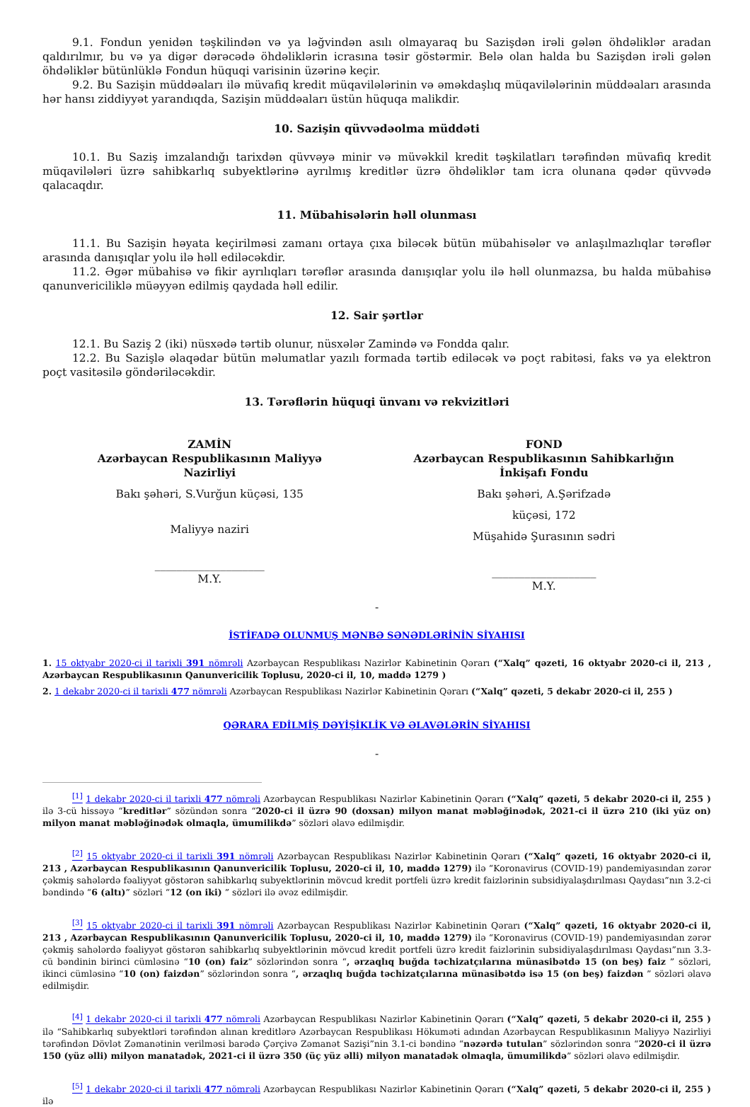9.1. Fondun yenidən təşkilindən və ya ləğvindən asılı olmayaraq bu Sazişdən irəli gələn öhdəliklər aradan qaldırılmır, bu və ya digər dərəcədə öhdəliklərin icrasına təsir göstərmir. Belə olan halda bu Sazişdən irəli gələn öhdəliklər bütünlüklə Fondun hüquqi varisinin üzərinə keçir.
9.2. Bu Sazişin müddəaları ilə müvafiq kredit müqavilələrinin və əməkdaşlıq müqavilələrinin müddəaları arasında hər hansı ziddiyyət yarandıqda, Sazişin müddəaları üstün hüquqa malikdir.
10. Sazişin qüvvədəolma müddəti
10.1. Bu Saziş imzalandığı tarixdən qüvvəyə minir və müvəkkil kredit təşkilatları tərəfindən müvafiq kredit müqavilələri üzrə sahibkarlıq subyektlərinə ayrılmış kreditlər üzrə öhdəliklər tam icra olunana qədər qüvvədə qalacaqdır.
11. Mübahisələrin həll olunması
11.1. Bu Sazişin həyata keçirilməsi zamanı ortaya çıxa biləcək bütün mübahisələr və anlaşılmazlıqlar tərəflər arasında danışıqlar yolu ilə həll ediləcəkdir.
11.2. Əgər mübahisə və fikir ayrılıqları tərəflər arasında danışıqlar yolu ilə həll olunmazsa, bu halda mübahisə qanunvericiliklə müəyyən edilmiş qaydada həll edilir.
12. Sair şərtlər
12.1. Bu Saziş 2 (iki) nüsxədə tərtib olunur, nüsxələr Zamində və Fondda qalır.
12.2. Bu Sazişlə əlaqədar bütün məlumatlar yazılı formada tərtib ediləcək və poçt rabitəsi, faks və ya elektron poçt vasitəsilə göndəriləcəkdir.
13. Tərəflərin hüquqi ünvanı və rekvizitləri
ZAMİN
Azərbaycan Respublikasının Maliyyə
Nazirliyi
Bakı şəhəri, S.Vurğun küçəsi, 135
Maliyyə naziri
____________________
M.Y.
FOND
Azərbaycan Respublikasının Sahibkarlığın
İnkişafı Fondu
Bakı şəhəri, A.Şərifzadə
küçəsi, 172
Müşahidə Şurasının sədri
___________________
M.Y.
-
İSTİFADƏ OLUNMUŞ MƏNBƏ SƏNƏDLƏRİNİN SİYAHISI
1. 15 oktyabr 2020-ci il tarixli 391 nömrəli Azərbaycan Respublikası Nazirlər Kabinetinin Qərarı (“Xalq” qəzeti, 16 oktyabr 2020-ci il, 213 , Azərbaycan Respublikasının Qanunvericilik Toplusu, 2020-ci il, 10, maddə 1279 )
2. 1 dekabr 2020-ci il tarixli 477 nömrəli Azərbaycan Respublikası Nazirlər Kabinetinin Qərarı (“Xalq” qəzeti, 5 dekabr 2020-ci il, 255 )
QƏRARA EDİLMİŞ DƏYİŞİKLİK VƏ ƏLAVƏLƏRİN SİYAHISI
-
<sup>[1]</sup> 1 dekabr 2020-ci il tarixli 477 nömrəli Azərbaycan Respublikası Nazirlər Kabinetinin Qərarı (“Xalq” qəzeti, 5 dekabr 2020-ci il, 255 ) ilə 3-cü hissəyə “kreditlər” sözündən sonra “2020-ci il üzrə 90 (doxsan) milyon manat məbləğinədək, 2021-ci il üzrə 210 (iki yüz on) milyon manat məbləğinədək olmaqla, ümumilikdə” sözləri əlavə edilmişdir.
<sup>[2]</sup> 15 oktyabr 2020-ci il tarixli 391 nömrəli Azərbaycan Respublikası Nazirlər Kabinetinin Qərarı (“Xalq” qəzeti, 16 oktyabr 2020-ci il, 213 , Azərbaycan Respublikasının Qanunvericilik Toplusu, 2020-ci il, 10, maddə 1279) ilə “Koronavirus (COVID-19) pandemiyasından zərər çəkmiş sahələrdə fəaliyyət göstərən sahibkarlıq subyektlərinin mövcud kredit portfeli üzrə kredit faizlərinin subsidiyalaşdırılması Qaydası”nın 3.2-ci bəndində “6 (altı)” sözləri “12 (on iki) ” sözləri ilə əvəz edilmişdir.
<sup>[3]</sup> 15 oktyabr 2020-ci il tarixli 391 nömrəli Azərbaycan Respublikası Nazirlər Kabinetinin Qərarı (“Xalq” qəzeti, 16 oktyabr 2020-ci il, 213 , Azərbaycan Respublikasının Qanunvericilik Toplusu, 2020-ci il, 10, maddə 1279) ilə “Koronavirus (COVID-19) pandemiyasından zərər çəkmiş sahələrdə fəaliyyət göstərən sahibkarlıq subyektlərinin mövcud kredit portfeli üzrə kredit faizlərinin subsidiyalaşdırılması Qaydası”nın 3.3-cü bəndinin birinci cümləsinə “10 (on) faiz” sözlərindən sonra “, ərzaqlıq buğda təchizatçılarına münasibətdə 15 (on beş) faiz ” sözləri, ikinci cümləsinə “10 (on) faizdən” sözlərindən sonra “, ərzaqlıq buğda təchizatçılarına münasibətdə isə 15 (on beş) faizdən ” sözləri əlavə edilmişdir.
<sup>[4]</sup> 1 dekabr 2020-ci il tarixli 477 nömrəli Azərbaycan Respublikası Nazirlər Kabinetinin Qərarı (“Xalq” qəzeti, 5 dekabr 2020-ci il, 255 ) ilə “Sahibkarlıq subyektləri tərəfindən alınan kreditlərə Azərbaycan Respublikası Hökuməti adından Azərbaycan Respublikasının Maliyyə Nazirliyi tərəfindən Dövlət Zəmanətinin verilməsi barədə Çərçivə Zəmanət Sazişi”nin 3.1-ci bəndinə “nəzərdə tutulan” sözlərindən sonra “2020-ci il üzrə 150 (yüz əlli) milyon manatadək, 2021-ci il üzrə 350 (üç yüz əlli) milyon manatadək olmaqla, ümumilikdə” sözləri əlavə edilmişdir.
<sup>[5]</sup> 1 dekabr 2020-ci il tarixli 477 nömrəli Azərbaycan Respublikası Nazirlər Kabinetinin Qərarı (“Xalq” qəzeti, 5 dekabr 2020-ci il, 255 ) ilə